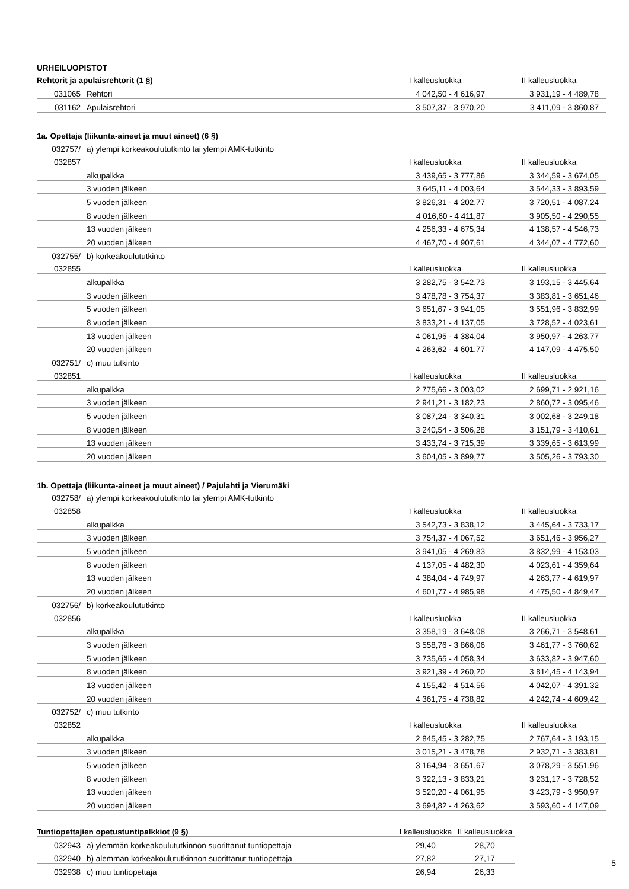| URHEILUOPISTOT | | | |
| Rehtorit ja apulaisrehtorit (1 §) | | I kalleusluokka | II kalleusluokka |
| 031065 | Rehtori | 4 042,50 - 4 616,97 | 3 931,19 - 4 489,78 |
| 031162 | Apulaisrehtori | 3 507,37 - 3 970,20 | 3 411,09 - 3 860,87 |
| 1a. Opettaja (liikunta-aineet ja muut aineet) (6 §) | | | |
| 032757/ | a) ylempi korkeakoulututkinto tai ylempi AMK-tutkinto | | |
| 032857 | | I kalleusluokka | II kalleusluokka |
| | alkupalkka | 3 439,65 - 3 777,86 | 3 344,59 - 3 674,05 |
| | 3 vuoden jälkeen | 3 645,11 - 4 003,64 | 3 544,33 - 3 893,59 |
| | 5 vuoden jälkeen | 3 826,31 - 4 202,77 | 3 720,51 - 4 087,24 |
| | 8 vuoden jälkeen | 4 016,60 - 4 411,87 | 3 905,50 - 4 290,55 |
| | 13 vuoden jälkeen | 4 256,33 - 4 675,34 | 4 138,57 - 4 546,73 |
| | 20 vuoden jälkeen | 4 467,70 - 4 907,61 | 4 344,07 - 4 772,60 |
| 032755/ | b) korkeakoulututkinto | | |
| 032855 | | I kalleusluokka | II kalleusluokka |
| | alkupalkka | 3 282,75 - 3 542,73 | 3 193,15 - 3 445,64 |
| | 3 vuoden jälkeen | 3 478,78 - 3 754,37 | 3 383,81 - 3 651,46 |
| | 5 vuoden jälkeen | 3 651,67 - 3 941,05 | 3 551,96 - 3 832,99 |
| | 8 vuoden jälkeen | 3 833,21 - 4 137,05 | 3 728,52 - 4 023,61 |
| | 13 vuoden jälkeen | 4 061,95 - 4 384,04 | 3 950,97 - 4 263,77 |
| | 20 vuoden jälkeen | 4 263,62 - 4 601,77 | 4 147,09 - 4 475,50 |
| 032751/ | c) muu tutkinto | | |
| 032851 | | I kalleusluokka | II kalleusluokka |
| | alkupalkka | 2 775,66 - 3 003,02 | 2 699,71 - 2 921,16 |
| | 3 vuoden jälkeen | 2 941,21 - 3 182,23 | 2 860,72 - 3 095,46 |
| | 5 vuoden jälkeen | 3 087,24 - 3 340,31 | 3 002,68 - 3 249,18 |
| | 8 vuoden jälkeen | 3 240,54 - 3 506,28 | 3 151,79 - 3 410,61 |
| | 13 vuoden jälkeen | 3 433,74 - 3 715,39 | 3 339,65 - 3 613,99 |
| | 20 vuoden jälkeen | 3 604,05 - 3 899,77 | 3 505,26 - 3 793,30 |
| 1b. Opettaja (liikunta-aineet ja muut aineet) / Pajulahti ja Vierumäki | | | |
| 032758/ | a) ylempi korkeakoulututkinto tai ylempi AMK-tutkinto | | |
| 032858 | | I kalleusluokka | II kalleusluokka |
| | alkupalkka | 3 542,73 - 3 838,12 | 3 445,64 - 3 733,17 |
| | 3 vuoden jälkeen | 3 754,37 - 4 067,52 | 3 651,46 - 3 956,27 |
| | 5 vuoden jälkeen | 3 941,05 - 4 269,83 | 3 832,99 - 4 153,03 |
| | 8 vuoden jälkeen | 4 137,05 - 4 482,30 | 4 023,61 - 4 359,64 |
| | 13 vuoden jälkeen | 4 384,04 - 4 749,97 | 4 263,77 - 4 619,97 |
| | 20 vuoden jälkeen | 4 601,77 - 4 985,98 | 4 475,50 - 4 849,47 |
| 032756/ | b) korkeakoulututkinto | | |
| 032856 | | I kalleusluokka | II kalleusluokka |
| | alkupalkka | 3 358,19 - 3 648,08 | 3 266,71 - 3 548,61 |
| | 3 vuoden jälkeen | 3 558,76 - 3 866,06 | 3 461,77 - 3 760,62 |
| | 5 vuoden jälkeen | 3 735,65 - 4 058,34 | 3 633,82 - 3 947,60 |
| | 8 vuoden jälkeen | 3 921,39 - 4 260,20 | 3 814,45 - 4 143,94 |
| | 13 vuoden jälkeen | 4 155,42 - 4 514,56 | 4 042,07 - 4 391,32 |
| | 20 vuoden jälkeen | 4 361,75 - 4 738,82 | 4 242,74 - 4 609,42 |
| 032752/ | c) muu tutkinto | | |
| 032852 | | I kalleusluokka | II kalleusluokka |
| | alkupalkka | 2 845,45 - 3 282,75 | 2 767,64 - 3 193,15 |
| | 3 vuoden jälkeen | 3 015,21 - 3 478,78 | 2 932,71 - 3 383,81 |
| | 5 vuoden jälkeen | 3 164,94 - 3 651,67 | 3 078,29 - 3 551,96 |
| | 8 vuoden jälkeen | 3 322,13 - 3 833,21 | 3 231,17 - 3 728,52 |
| | 13 vuoden jälkeen | 3 520,20 - 4 061,95 | 3 423,79 - 3 950,97 |
| | 20 vuoden jälkeen | 3 694,82 - 4 263,62 | 3 593,60 - 4 147,09 |
| Tuntiopettajien opetustuntipalkkiot (9 §) | | I kalleusluokka | II kalleusluokka |
| 032943 | a) ylemmän korkeakoulututkinnon suorittanut tuntiopettaja | 29,40 | 28,70 |
| 032940 | b) alemman korkeakoulututkinnon suorittanut tuntiopettaja | 27,82 | 27,17 |
| 032938 | c) muu tuntiopettaja | 26,94 | 26,33 |
5